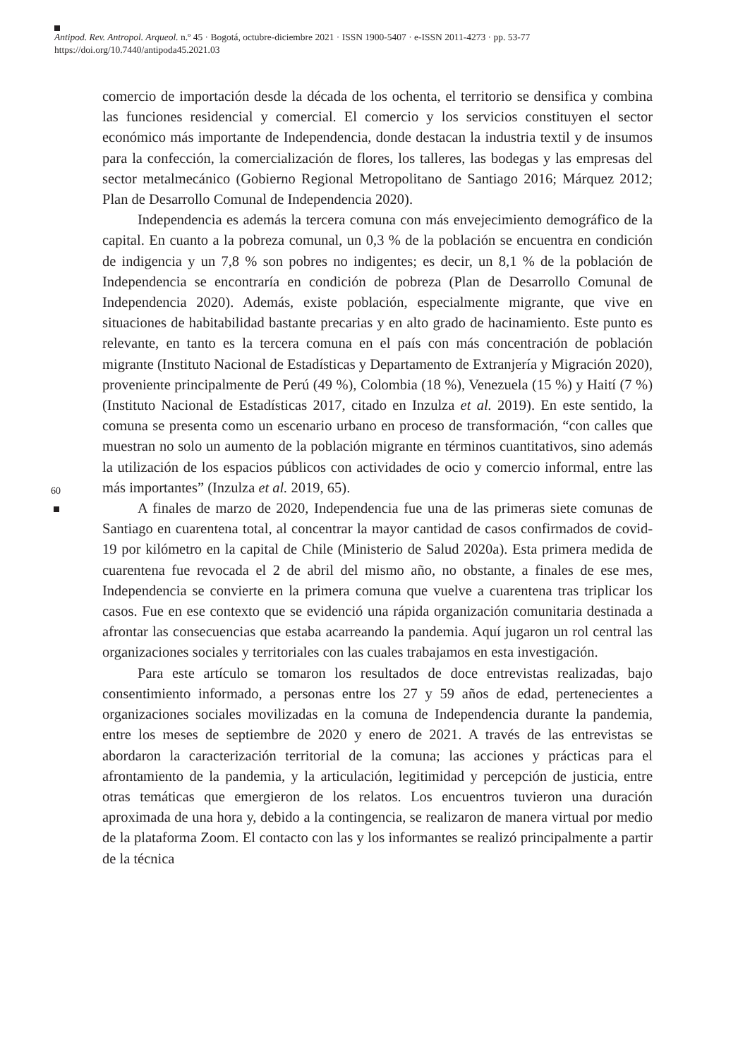Antipod. Rev. Antropol. Arqueol. n.º 45 · Bogotá, octubre-diciembre 2021 · ISSN 1900-5407 · e-ISSN 2011-4273 · pp. 53-77
https://doi.org/10.7440/antipoda45.2021.03
60
comercio de importación desde la década de los ochenta, el territorio se densifica y combina las funciones residencial y comercial. El comercio y los servicios constituyen el sector económico más importante de Independencia, donde destacan la industria textil y de insumos para la confección, la comercialización de flores, los talleres, las bodegas y las empresas del sector metalmecánico (Gobierno Regional Metropolitano de Santiago 2016; Márquez 2012; Plan de Desarrollo Comunal de Independencia 2020).
Independencia es además la tercera comuna con más envejecimiento demográfico de la capital. En cuanto a la pobreza comunal, un 0,3 % de la población se encuentra en condición de indigencia y un 7,8 % son pobres no indigentes; es decir, un 8,1 % de la población de Independencia se encontraría en condición de pobreza (Plan de Desarrollo Comunal de Independencia 2020). Además, existe población, especialmente migrante, que vive en situaciones de habitabilidad bastante precarias y en alto grado de hacinamiento. Este punto es relevante, en tanto es la tercera comuna en el país con más concentración de población migrante (Instituto Nacional de Estadísticas y Departamento de Extranjería y Migración 2020), proveniente principalmente de Perú (49 %), Colombia (18 %), Venezuela (15 %) y Haití (7 %) (Instituto Nacional de Estadísticas 2017, citado en Inzulza et al. 2019). En este sentido, la comuna se presenta como un escenario urbano en proceso de transformación, “con calles que muestran no solo un aumento de la población migrante en términos cuantitativos, sino además la utilización de los espacios públicos con actividades de ocio y comercio informal, entre las más importantes” (Inzulza et al. 2019, 65).
A finales de marzo de 2020, Independencia fue una de las primeras siete comunas de Santiago en cuarentena total, al concentrar la mayor cantidad de casos confirmados de covid-19 por kilómetro en la capital de Chile (Ministerio de Salud 2020a). Esta primera medida de cuarentena fue revocada el 2 de abril del mismo año, no obstante, a finales de ese mes, Independencia se convierte en la primera comuna que vuelve a cuarentena tras triplicar los casos. Fue en ese contexto que se evidenció una rápida organización comunitaria destinada a afrontar las consecuencias que estaba acarreando la pandemia. Aquí jugaron un rol central las organizaciones sociales y territoriales con las cuales trabajamos en esta investigación.
Para este artículo se tomaron los resultados de doce entrevistas realizadas, bajo consentimiento informado, a personas entre los 27 y 59 años de edad, pertenecientes a organizaciones sociales movilizadas en la comuna de Independencia durante la pandemia, entre los meses de septiembre de 2020 y enero de 2021. A través de las entrevistas se abordaron la caracterización territorial de la comuna; las acciones y prácticas para el afrontamiento de la pandemia, y la articulación, legitimidad y percepción de justicia, entre otras temáticas que emergieron de los relatos. Los encuentros tuvieron una duración aproximada de una hora y, debido a la contingencia, se realizaron de manera virtual por medio de la plataforma Zoom. El contacto con las y los informantes se realizó principalmente a partir de la técnica